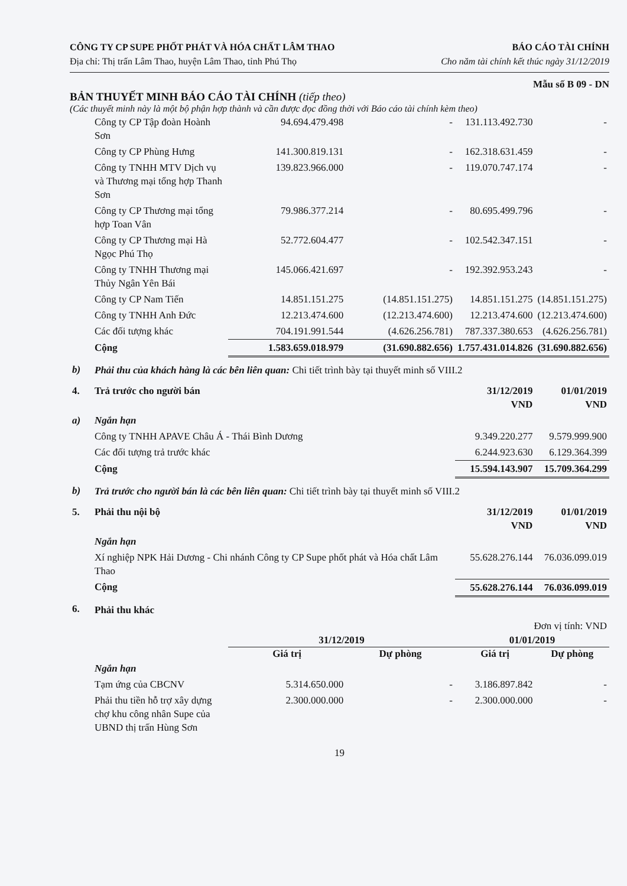CÔNG TY CP SUPE PHỐT PHÁT VÀ HÓA CHẤT LÂM THAO
Địa chỉ: Thị trấn Lâm Thao, huyện Lâm Thao, tỉnh Phú Thọ
BÁO CÁO TÀI CHÍNH
Cho năm tài chính kết thúc ngày 31/12/2019
Mẫu số B 09 - DN
BẢN THUYẾT MINH BÁO CÁO TÀI CHÍNH (tiếp theo)
(Các thuyết minh này là một bộ phận hợp thành và cần được đọc đồng thời với Báo cáo tài chính kèm theo)
| | Công ty CP Tập đoàn Hoành Sơn | 94.694.479.498 | - | 131.113.492.730 | - |
| | Công ty CP Phùng Hưng | 141.300.819.131 | - | 162.318.631.459 | - |
| | Công ty TNHH MTV Dịch vụ và Thương mại tổng hợp Thanh Sơn | 139.823.966.000 | - | 119.070.747.174 | - |
| | Công ty CP Thương mại tổng hợp Toan Vân | 79.986.377.214 | - | 80.695.499.796 | - |
| | Công ty CP Thương mại Hà Ngọc Phú Thọ | 52.772.604.477 | - | 102.542.347.151 | - |
| | Công ty TNHH Thương mại Thủy Ngân Yên Bái | 145.066.421.697 | - | 192.392.953.243 | - |
| | Công ty CP Nam Tiến | 14.851.151.275 | (14.851.151.275) | 14.851.151.275 | (14.851.151.275) |
| | Công ty TNHH Anh Đức | 12.213.474.600 | (12.213.474.600) | 12.213.474.600 | (12.213.474.600) |
| | Các đối tượng khác | 704.191.991.544 | (4.626.256.781) | 787.337.380.653 | (4.626.256.781) |
| | Cộng | 1.583.659.018.979 | (31.690.882.656) | 1.757.431.014.826 | (31.690.882.656) |
| b) | Phải thu của khách hàng là các bên liên quan: Chi tiết trình bày tại thuyết minh số VIII.2 | | | | |
| 4. | Trả trước cho người bán | | | 31/12/2019 VND | 01/01/2019 VND |
| a) | Ngắn hạn | | | | |
| | Công ty TNHH APAVE Châu Á - Thái Bình Dương | | | 9.349.220.277 | 9.579.999.900 |
| | Các đối tượng trả trước khác | | | 6.244.923.630 | 6.129.364.399 |
| | Cộng | | | 15.594.143.907 | 15.709.364.299 |
| b) | Trả trước cho người bán là các bên liên quan: Chi tiết trình bày tại thuyết minh số VIII.2 | | | | |
| 5. | Phải thu nội bộ | | | 31/12/2019 VND | 01/01/2019 VND |
| | Ngắn hạn | | | | |
| | Xí nghiệp NPK Hải Dương - Chi nhánh Công ty CP Supe phốt phát và Hóa chất Lâm Thao | | | 55.628.276.144 | 76.036.099.019 |
| | Cộng | | | 55.628.276.144 | 76.036.099.019 |
| 6. | Phải thu khác | | | | |
| | Đơn vị tính: VND | | | | |
| | | 31/12/2019 | | 01/01/2019 | |
| | | Giá trị | Dự phòng | Giá trị | Dự phòng |
| | Ngắn hạn | | | | |
| | Tạm ứng của CBCNV | 5.314.650.000 | - | 3.186.897.842 | - |
| | Phải thu tiền hỗ trợ xây dựng chợ khu công nhân Supe của UBND thị trấn Hùng Sơn | 2.300.000.000 | - | 2.300.000.000 | - |
19